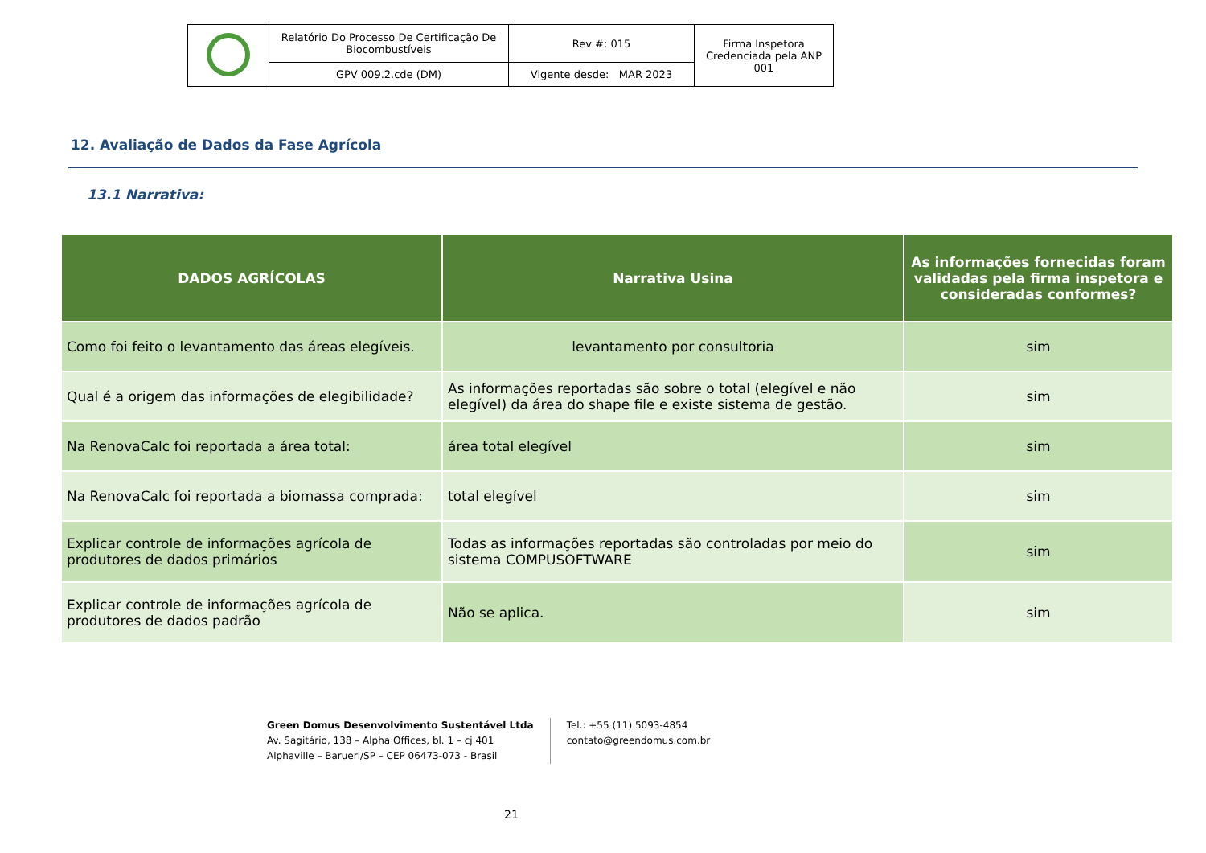| | Relatório Do Processo De Certificação De Biocombustíveis | Rev #: 015 | Firma Inspetora Credenciada pela ANP 001 |
| | GPV 009.2.cde (DM) | Vigente desde: MAR 2023 | |
12. Avaliação de Dados da Fase Agrícola
13.1 Narrativa:
| DADOS AGRÍCOLAS | Narrativa Usina | As informações fornecidas foram validadas pela firma inspetora e consideradas conformes? |
| --- | --- | --- |
| Como foi feito o levantamento das áreas elegíveis. | levantamento por consultoria | sim |
| Qual é a origem das informações de elegibilidade? | As informações reportadas são sobre o total (elegível e não elegível) da área do shape file e existe sistema de gestão. | sim |
| Na RenovaCalc foi reportada a área total: | área total elegível | sim |
| Na RenovaCalc foi reportada a biomassa comprada: | total elegível | sim |
| Explicar controle de informações agrícola de produtores de dados primários | Todas as informações reportadas são controladas por meio do sistema COMPUSOFTWARE | sim |
| Explicar controle de informações agrícola de produtores de dados padrão | Não se aplica. | sim |
Green Domus Desenvolvimento Sustentável Ltda
Av. Sagitário, 138 – Alpha Offices, bl. 1 – cj 401
Alphaville – Barueri/SP – CEP 06473-073 - Brasil
Tel.: +55 (11) 5093-4854
contato@greendomus.com.br
21